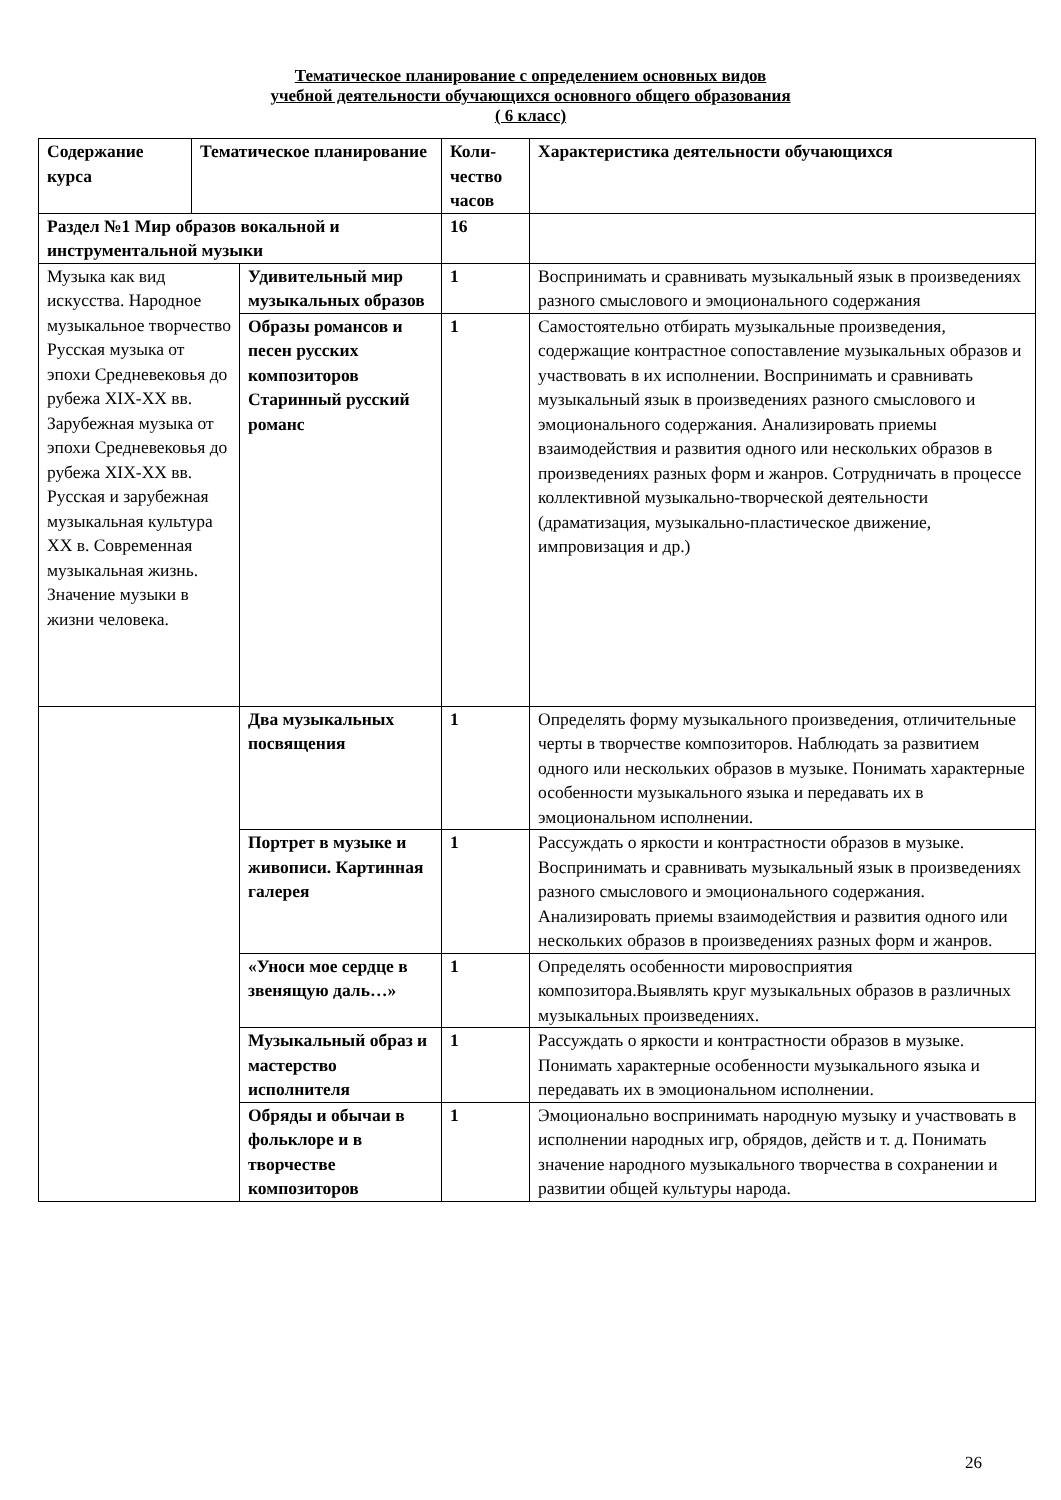Тематическое планирование с определением основных видов
учебной деятельности обучающихся основного общего образования
( 6 класс)
| Содержание курса | Тематическое планирование | | Коли-чество часов | Характеристика деятельности обучающихся |
| --- | --- | --- | --- | --- |
| Раздел №1 Мир образов вокальной и инструментальной музыки | | | 16 | |
| Музыка как вид искусства. Народное музыкальное творчество Русская музыка от эпохи Средневековья до рубежа XIX-XX вв. Зарубежная музыка от эпохи Средневековья до рубежа XIX-XX вв. Русская и зарубежная музыкальная культура XX в. Современная музыкальная жизнь. Значение музыки в жизни человека. | | Удивительный мир музыкальных образов | 1 | Воспринимать и сравнивать музыкальный язык в произведениях разного смыслового и эмоционального содержания |
| | | Образы романсов и песен русских композиторов Старинный русский романс | 1 | Самостоятельно отбирать музыкальные произведения, содержащие контрастное сопоставление музыкальных образов и участвовать в их исполнении. Воспринимать и сравнивать музыкальный язык в произведениях разного смыслового и эмоционального содержания. Анализировать приемы взаимодействия и развития одного или нескольких образов в произведениях разных форм и жанров. Сотрудничать в процессе коллективной музыкально-творческой деятельности (драматизация, музыкально-пластическое движение, импровизация и др.) |
| | | Два музыкальных посвящения | 1 | Определять форму музыкального произведения, отличительные черты в творчестве композиторов. Наблюдать за развитием одного или нескольких образов в музыке. Понимать характерные особенности музыкального языка и передавать их в эмоциональном исполнении. |
| | | Портрет в музыке и живописи. Картинная галерея | 1 | Рассуждать о яркости и контрастности образов в музыке. Воспринимать и сравнивать музыкальный язык в произведениях разного смыслового и эмоционального содержания. Анализировать приемы взаимодействия и развития одного или нескольких образов в произведениях разных форм и жанров. |
| | | «Уноси мое сердце в звенящую даль…» | 1 | Определять особенности мировосприятия композитора.Выявлять круг музыкальных образов в различных музыкальных произведениях. |
| | | Музыкальный образ и мастерство исполнителя | 1 | Рассуждать о яркости и контрастности образов в музыке. Понимать характерные особенности музыкального языка и передавать их в эмоциональном исполнении. |
| | | Обряды и обычаи в фольклоре и в творчестве композиторов | 1 | Эмоционально воспринимать народную музыку и участвовать в исполнении народных игр, обрядов, действ и т. д. Понимать значение народного музыкального творчества в сохранении и развитии общей культуры народа. |
26